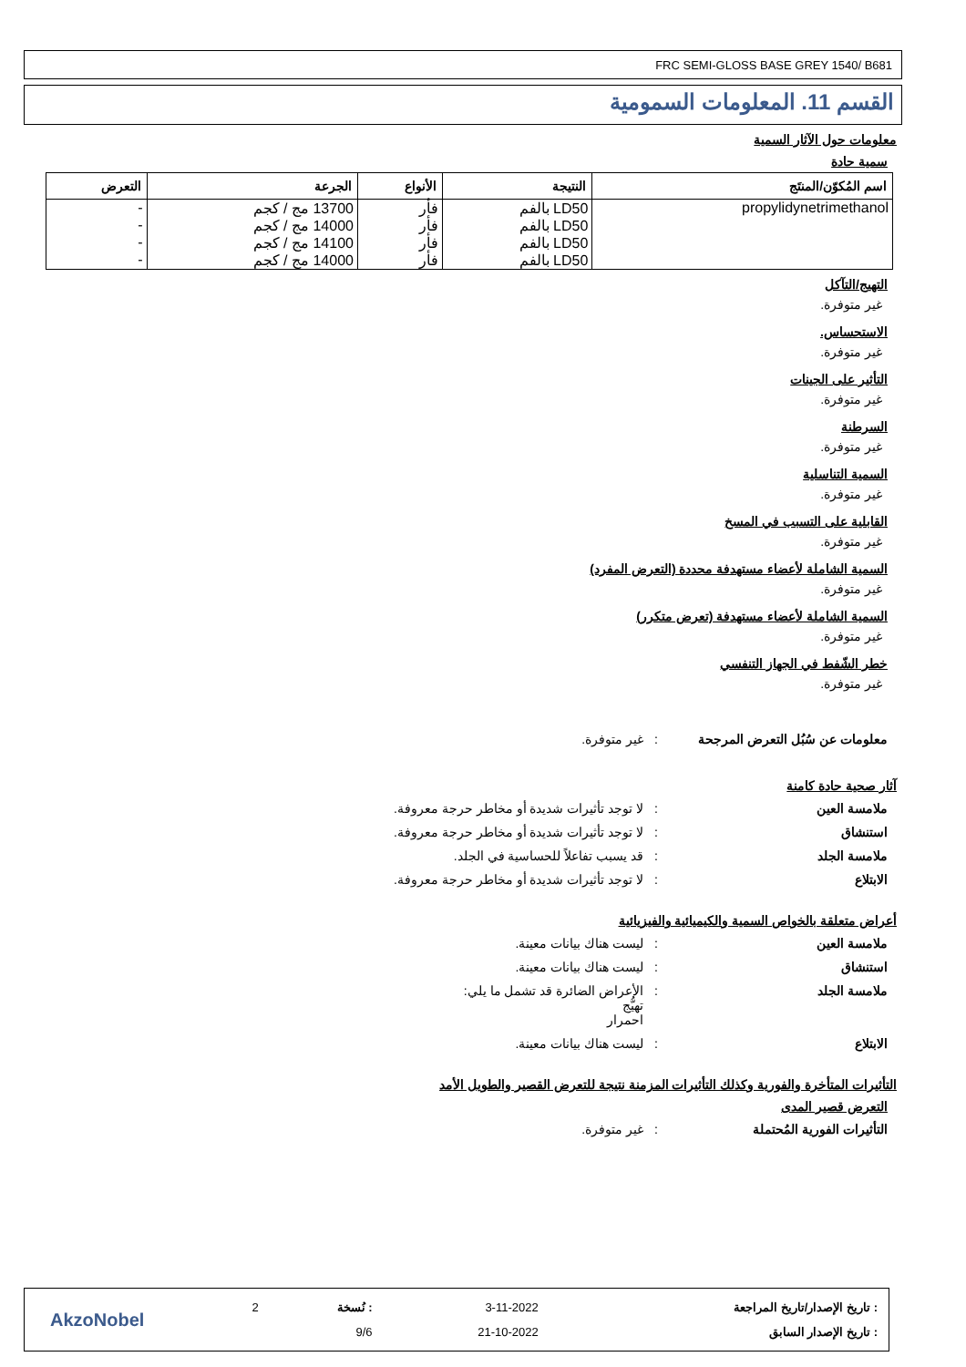FRC SEMI-GLOSS BASE GREY 1540/ B681
القسم 11. المعلومات السمومية
معلومات حول الآثار السمية
سمية حادة
| اسم المُكوّن/المنتَج | النتيجة | الأنواع | الجرعة | التعرض |
| --- | --- | --- | --- | --- |
| propylidynetrimethanol | LD50 بالفم | فأر | 13700 مج / كجم | - |
| | LD50 بالفم | فأر | 14000 مج / كجم | - |
| | LD50 بالفم | فأر | 14100 مج / كجم | - |
| | LD50 بالفم | فأر | 14000 مج / كجم | - |
التهيج/التآكل
غير متوفرة.
الاستحساس.
غير متوفرة.
التأثير على الجينات
غير متوفرة.
السرطنة
غير متوفرة.
السمية التناسلية
غير متوفرة.
القابلية على التسبب في المسخ
غير متوفرة.
السمية الشاملة لأعضاء مستهدفة محددة (التعرض المفرد)
غير متوفرة.
السمية الشاملة لأعضاء مستهدفة (تعرض متكرر)
غير متوفرة.
خطر الشّفط في الجهاز التنفسي
غير متوفرة.
| معلومات عن سُبُل التعرض المرجحة | : | غير متوفرة. |
آثار صحية حادة كامنة
| ملامسة العين | : | لا توجد تأثيرات شديدة أو مخاطر حرجة معروفة. |
| استنشاق | : | لا توجد تأثيرات شديدة أو مخاطر حرجة معروفة. |
| ملامسة الجلد | : | قد يسبب تفاعلاً للحساسية في الجلد. |
| الابتلاع | : | لا توجد تأثيرات شديدة أو مخاطر حرجة معروفة. |
أعراض متعلقة بالخواص السمية والكيميائية والفيزيائية
| ملامسة العين | : | ليست هناك بيانات معينة. |
| استنشاق | : | ليست هناك بيانات معينة. |
| ملامسة الجلد | : | الأعراض الضائرة قد تشمل ما يلي: تهيُّج احمرار |
| الابتلاع | : | ليست هناك بيانات معينة. |
التأثيرات المتأخرة والفورية وكذلك التأثيرات المزمنة نتيجة للتعرض القصير والطويل الأمد
التعرض قصير المدى
| التأثيرات الفورية المُحتملة | : | غير متوفرة. |
| : تاريخ الإصدار/تاريخ المراجعة | 3-11-2022 | : نُسخة | 2 |
| : تاريخ الإصدار السابق | 21-10-2022 | 9/6 | |
AkzoNobel